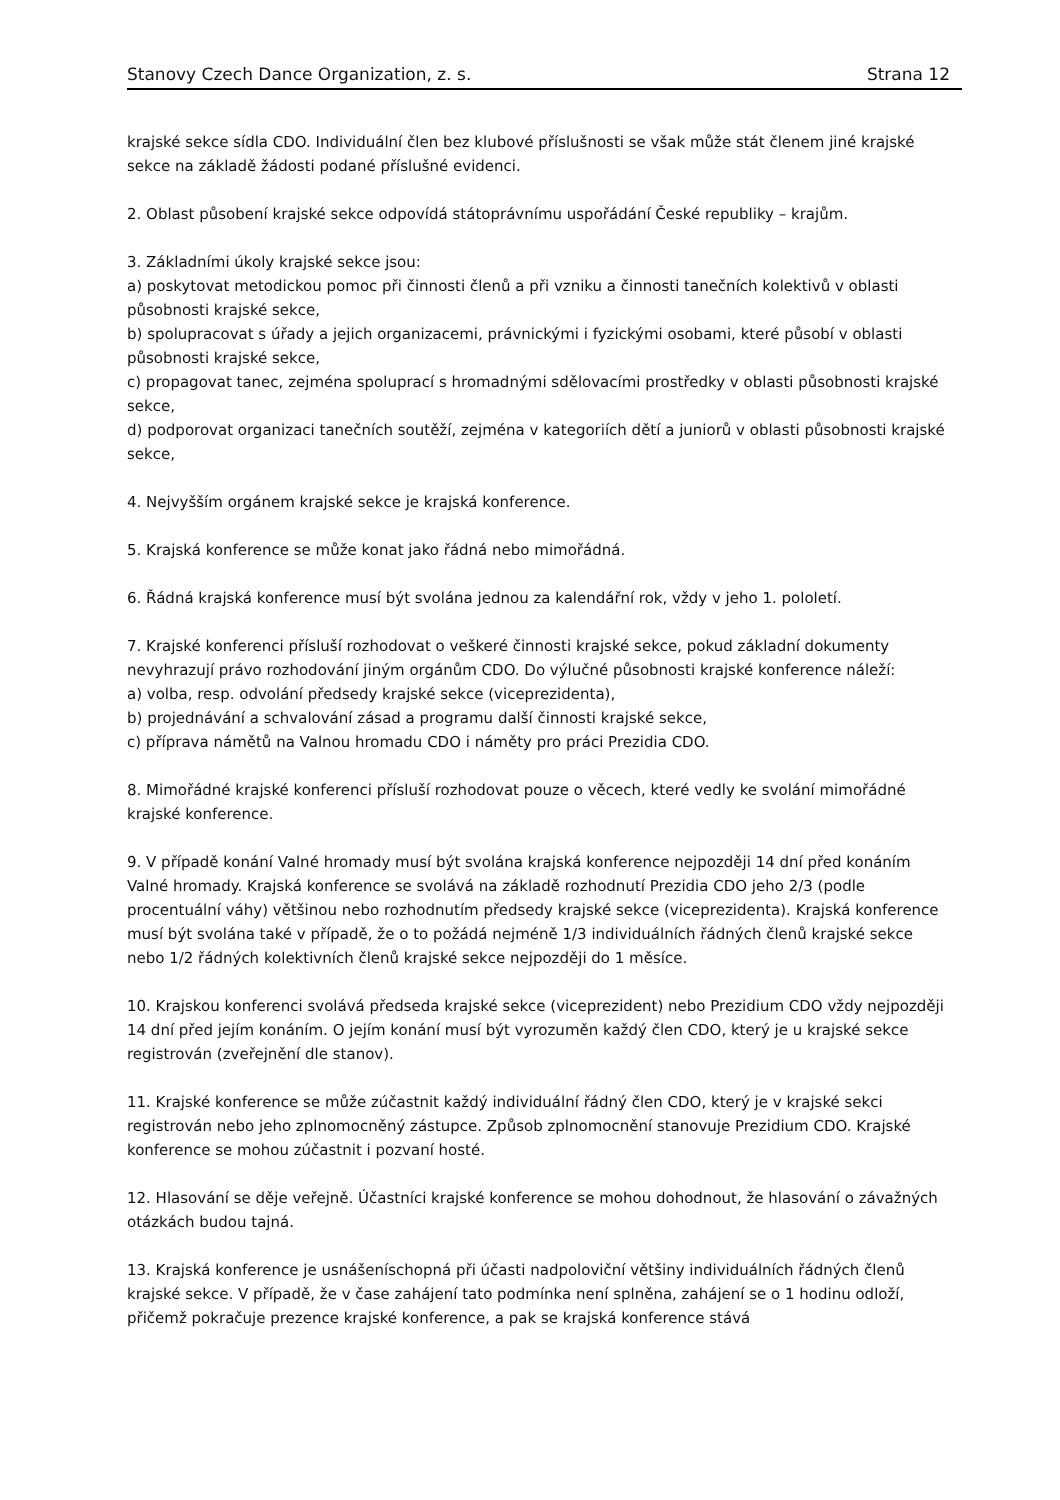Stanovy Czech Dance Organization, z. s. Strana 12
krajské sekce sídla CDO. Individuální člen bez klubové příslušnosti se však může stát členem jiné krajské sekce na základě žádosti podané příslušné evidenci.
2. Oblast působení krajské sekce odpovídá státoprávnímu uspořádání České republiky – krajům.
3. Základními úkoly krajské sekce jsou:
a) poskytovat metodickou pomoc při činnosti členů a při vzniku a činnosti tanečních kolektivů v oblasti působnosti krajské sekce,
b) spolupracovat s úřady a jejich organizacemi, právnickými i fyzickými osobami, které působí v oblasti působnosti krajské sekce,
c) propagovat tanec, zejména spoluprací s hromadnými sdělovacími prostředky v oblasti působnosti krajské sekce,
d) podporovat organizaci tanečních soutěží, zejména v kategoriích dětí a juniorů v oblasti působnosti krajské sekce,
4. Nejvyšším orgánem krajské sekce je krajská konference.
5. Krajská konference se může konat jako řádná nebo mimořádná.
6. Řádná krajská konference musí být svolána jednou za kalendářní rok, vždy v jeho 1. pololetí.
7. Krajské konferenci přísluší rozhodovat o veškeré činnosti krajské sekce, pokud základní dokumenty nevyhrazují právo rozhodování jiným orgánům CDO. Do výlučné působnosti krajské konference náleží:
a) volba, resp. odvolání předsedy krajské sekce (viceprezidenta),
b) projednávání a schvalování zásad a programu další činnosti krajské sekce,
c) příprava námětů na Valnou hromadu CDO i náměty pro práci Prezidia CDO.
8. Mimořádné krajské konferenci přísluší rozhodovat pouze o věcech, které vedly ke svolání mimořádné krajské konference.
9. V případě konání Valné hromady musí být svolána krajská konference nejpozději 14 dní před konáním Valné hromady. Krajská konference se svolává na základě rozhodnutí Prezidia CDO jeho 2/3 (podle procentuální váhy) většinou nebo rozhodnutím předsedy krajské sekce (viceprezidenta). Krajská konference musí být svolána také v případě, že o to požádá nejméně 1/3 individuálních řádných členů krajské sekce nebo 1/2 řádných kolektivních členů krajské sekce nejpozději do 1 měsíce.
10. Krajskou konferenci svolává předseda krajské sekce (viceprezident) nebo Prezidium CDO vždy nejpozději 14 dní před jejím konáním. O jejím konání musí být vyrozuměn každý člen CDO, který je u krajské sekce registrován (zveřejnění dle stanov).
11. Krajské konference se může zúčastnit každý individuální řádný člen CDO, který je v krajské sekci registrován nebo jeho zplnomocněný zástupce. Způsob zplnomocnění stanovuje Prezidium CDO. Krajské konference se mohou zúčastnit i pozvaní hosté.
12. Hlasování se děje veřejně. Účastníci krajské konference se mohou dohodnout, že hlasování o závažných otázkách budou tajná.
13. Krajská konference je usnášeníschopná při účasti nadpoloviční většiny individuálních řádných členů krajské sekce. V případě, že v čase zahájení tato podmínka není splněna, zahájení se o 1 hodinu odloží, přičemž pokračuje prezence krajské konference, a pak se krajská konference stává